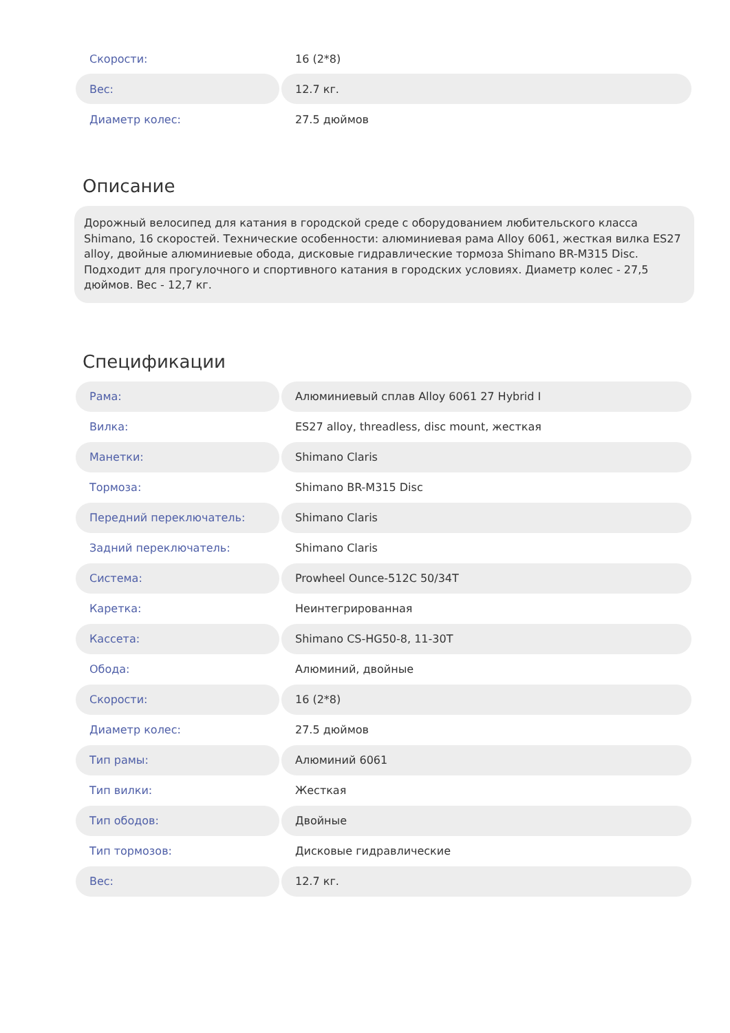| Скорости: | 16 (2*8) |
| Вес: | 12.7 кг. |
| Диаметр колес: | 27.5 дюймов |
Описание
Дорожный велосипед для катания в городской среде с оборудованием любительского класса Shimano, 16 скоростей. Технические особенности: алюминиевая рама Alloy 6061, жесткая вилка ES27 alloy, двойные алюминиевые обода, дисковые гидравлические тормоза Shimano BR-M315 Disc. Подходит для прогулочного и спортивного катания в городских условиях. Диаметр колес - 27,5 дюймов. Вес - 12,7 кг.
Спецификации
| Рама: | Алюминиевый сплав Alloy 6061 27 Hybrid I |
| Вилка: | ES27 alloy, threadless, disc mount, жесткая |
| Манетки: | Shimano Claris |
| Тормоза: | Shimano BR-M315 Disc |
| Передний переключатель: | Shimano Claris |
| Задний переключатель: | Shimano Claris |
| Система: | Prowheel Ounce-512C 50/34T |
| Каретка: | Неинтегрированная |
| Кассета: | Shimano CS-HG50-8, 11-30T |
| Обода: | Алюминий, двойные |
| Скорости: | 16 (2*8) |
| Диаметр колес: | 27.5 дюймов |
| Тип рамы: | Алюминий 6061 |
| Тип вилки: | Жесткая |
| Тип ободов: | Двойные |
| Тип тормозов: | Дисковые гидравлические |
| Вес: | 12.7 кг. |